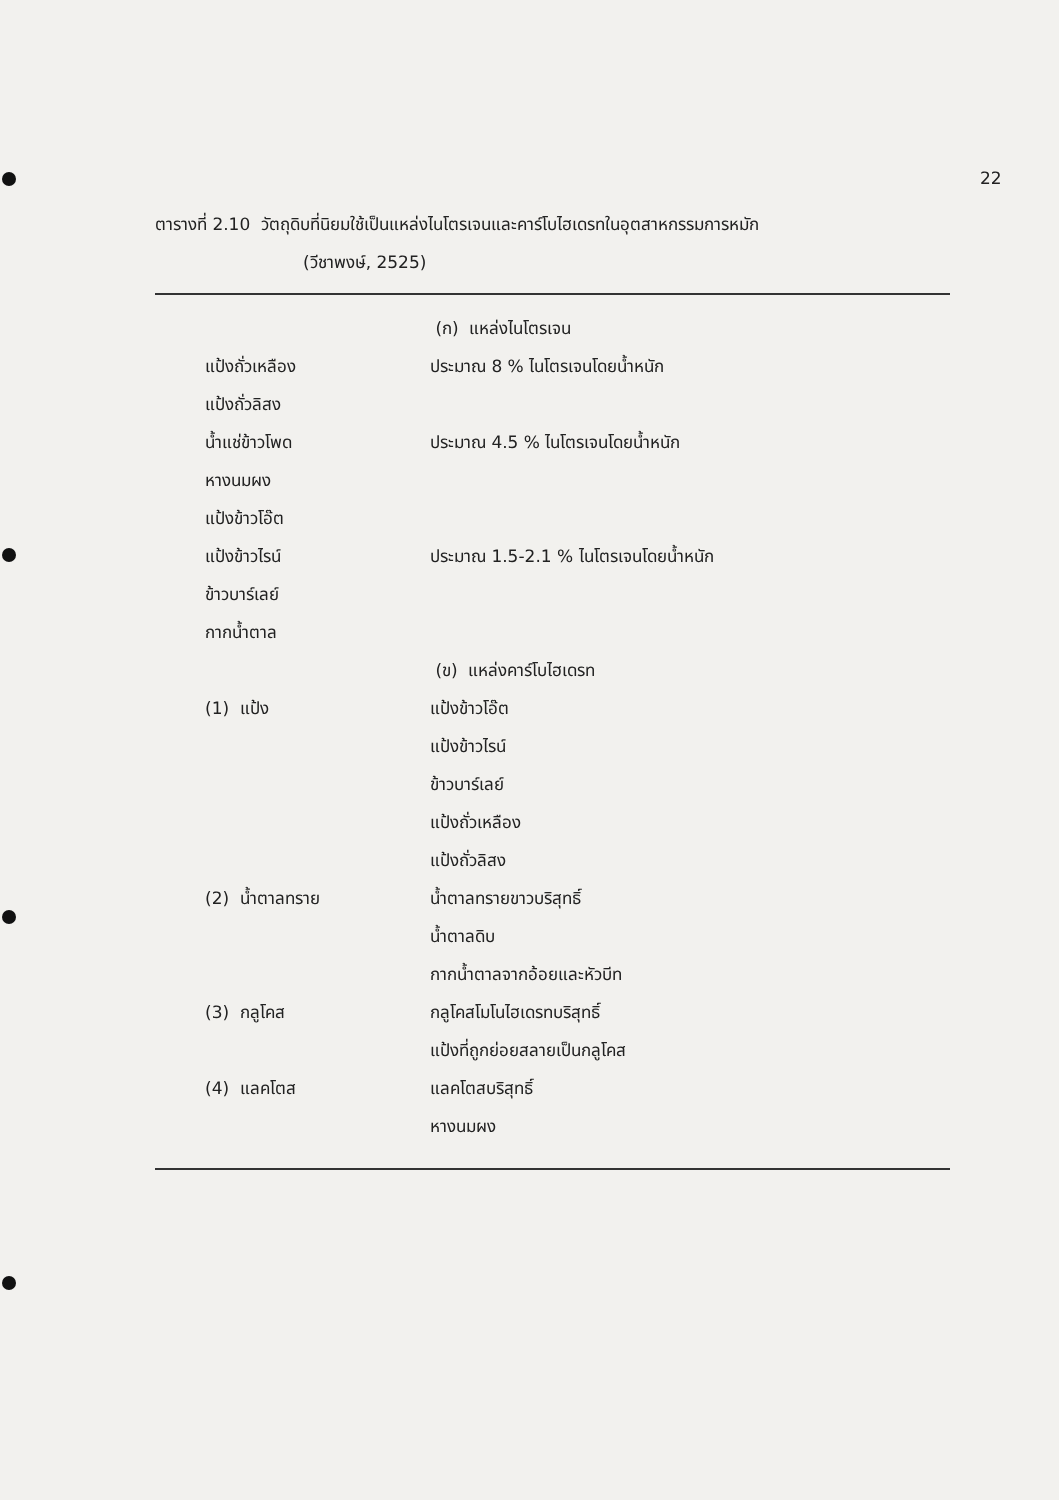22
ตารางที่ 2.10 วัตถุดิบที่นิยมใช้เป็นแหล่งไนโตรเจนและคาร์โบไฮเดรทในอุตสาหกรรมการหมัก
(วีชาพงษ์, 2525)
| | (ก) แหล่งไนโตรเจน |
| แป้งถั่วเหลือง | ประมาณ 8 % ไนโตรเจนโดยน้ำหนัก |
| แป้งถั่วลิสง | |
| น้ำแช่ข้าวโพด | ประมาณ 4.5 % ไนโตรเจนโดยน้ำหนัก |
| หางนมผง | |
| แป้งข้าวโอ๊ต | |
| แป้งข้าวไรน์ | ประมาณ 1.5-2.1 % ไนโตรเจนโดยน้ำหนัก |
| ข้าวบาร์เลย์ | |
| กากน้ำตาล | |
| | (ข) แหล่งคาร์โบไฮเดรท |
| (1) แป้ง | แป้งข้าวโอ๊ต |
| | แป้งข้าวไรน์ |
| | ข้าวบาร์เลย์ |
| | แป้งถั่วเหลือง |
| | แป้งถั่วลิสง |
| (2) น้ำตาลทราย | น้ำตาลทรายขาวบริสุทธิ์ |
| | น้ำตาลดิบ |
| | กากน้ำตาลจากอ้อยและหัวบีท |
| (3) กลูโคส | กลูโคสโมโนไฮเดรทบริสุทธิ์ |
| | แป้งที่ถูกย่อยสลายเป็นกลูโคส |
| (4) แลคโตส | แลคโตสบริสุทธิ์ |
| | หางนมผง |